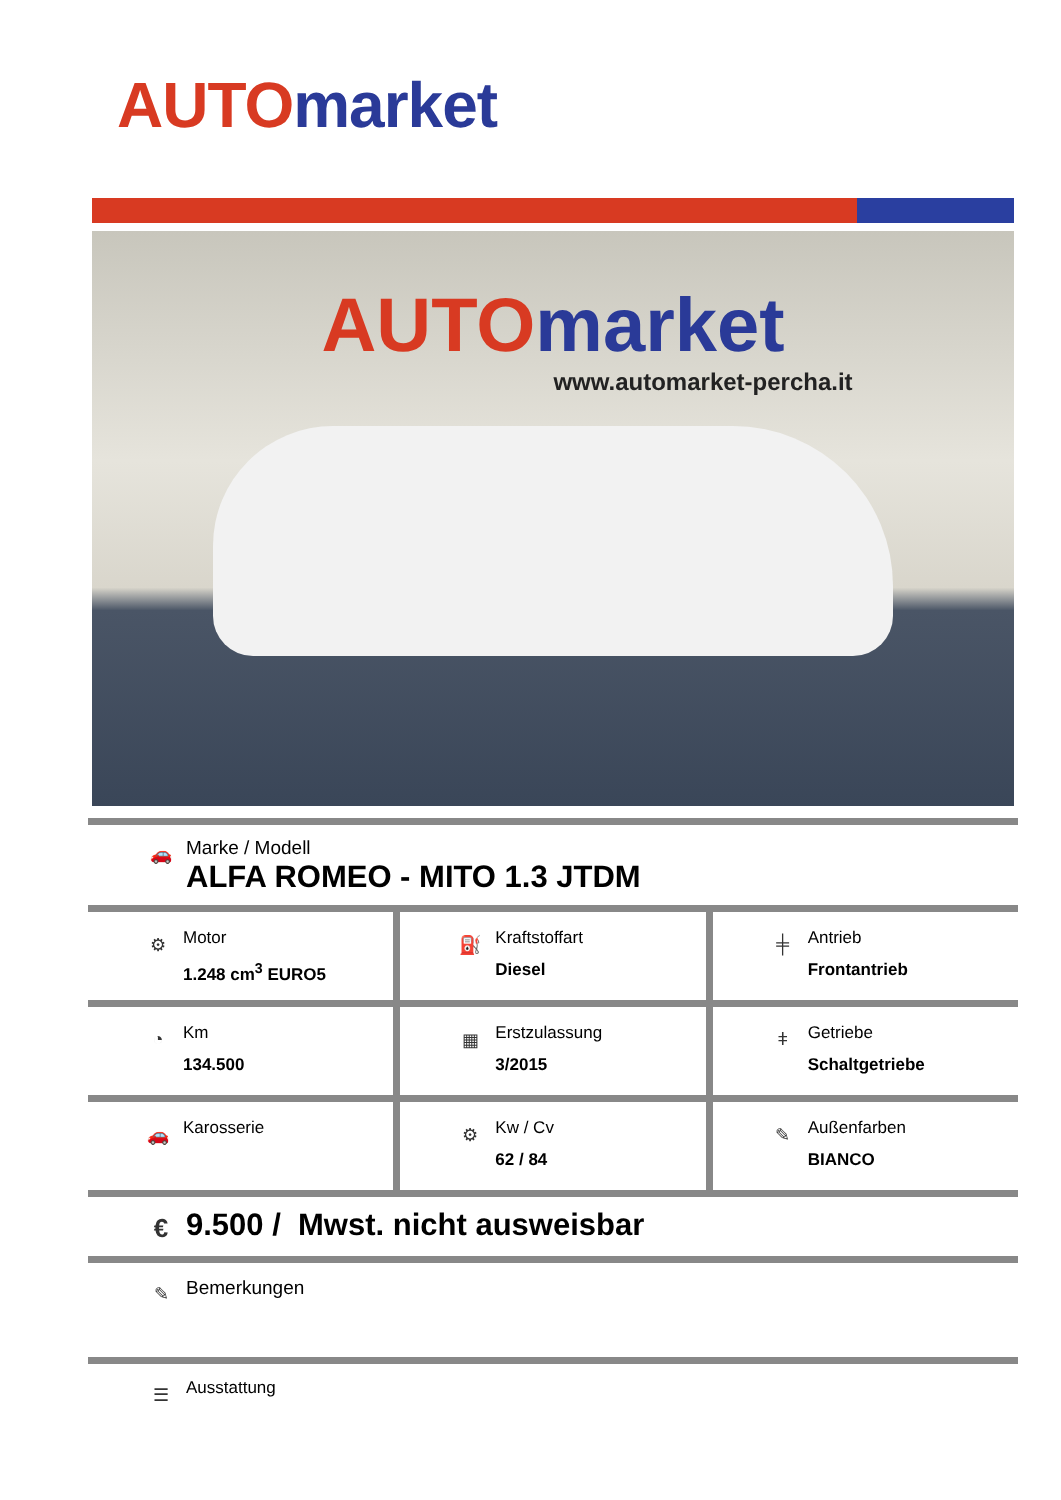AUTO market
AUTO market
www.automarket-percha.it
🚗
Marke / Modell
ALFA ROMEO - MITO 1.3 JTDM
⚙
Motor
1.248 cm<sup>3</sup> EURO5
⛽
Kraftstoffart
Diesel
╪
Antrieb
Frontantrieb
◔
Km
134.500
▦
Erstzulassung
3/2015
ǂ
Getriebe
Schaltgetriebe
🚗
Karosserie
⚙
Kw / Cv
62 / 84
✎
Außenfarben
BIANCO
€
9.500 / Mwst. nicht ausweisbar
✎
Bemerkungen
☰
Ausstattung